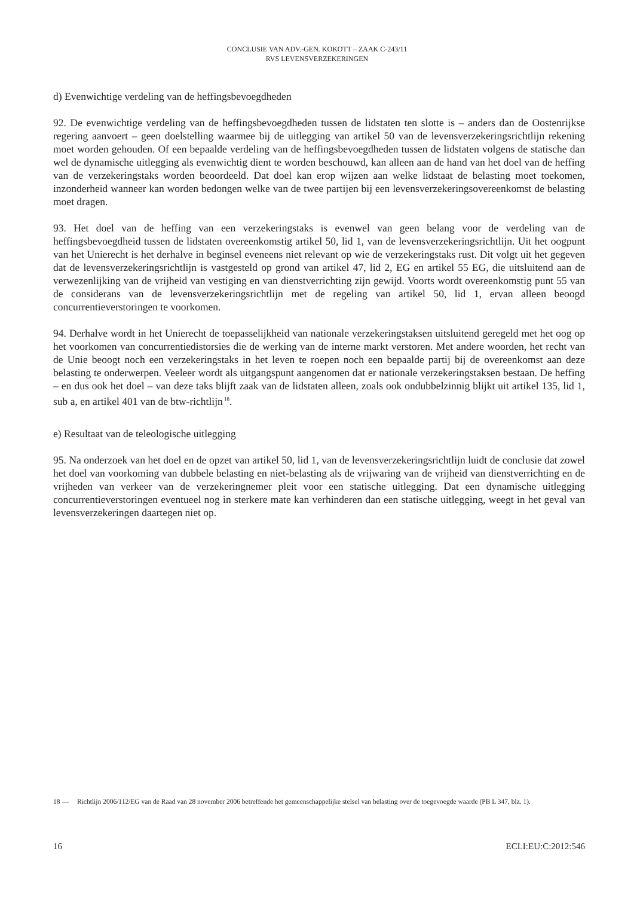CONCLUSIE VAN ADV.-GEN. KOKOTT – ZAAK C-243/11
RVS LEVENSVERZEKERINGEN
d) Evenwichtige verdeling van de heffingsbevoegdheden
92. De evenwichtige verdeling van de heffingsbevoegdheden tussen de lidstaten ten slotte is – anders dan de Oostenrijkse regering aanvoert – geen doelstelling waarmee bij de uitlegging van artikel 50 van de levensverzekeringsrichtlijn rekening moet worden gehouden. Of een bepaalde verdeling van de heffingsbevoegdheden tussen de lidstaten volgens de statische dan wel de dynamische uitlegging als evenwichtig dient te worden beschouwd, kan alleen aan de hand van het doel van de heffing van de verzekeringstaks worden beoordeeld. Dat doel kan erop wijzen aan welke lidstaat de belasting moet toekomen, inzonderheid wanneer kan worden bedongen welke van de twee partijen bij een levensverzekeringsovereenkomst de belasting moet dragen.
93. Het doel van de heffing van een verzekeringstaks is evenwel van geen belang voor de verdeling van de heffingsbevoegdheid tussen de lidstaten overeenkomstig artikel 50, lid 1, van de levensverzekeringsrichtlijn. Uit het oogpunt van het Unierecht is het derhalve in beginsel eveneens niet relevant op wie de verzekeringstaks rust. Dit volgt uit het gegeven dat de levensverzekeringsrichtlijn is vastgesteld op grond van artikel 47, lid 2, EG en artikel 55 EG, die uitsluitend aan de verwezenlijking van de vrijheid van vestiging en van dienstverrichting zijn gewijd. Voorts wordt overeenkomstig punt 55 van de considerans van de levensverzekeringsrichtlijn met de regeling van artikel 50, lid 1, ervan alleen beoogd concurrentieverstoringen te voorkomen.
94. Derhalve wordt in het Unierecht de toepasselijkheid van nationale verzekeringstaksen uitsluitend geregeld met het oog op het voorkomen van concurrentiedistorsies die de werking van de interne markt verstoren. Met andere woorden, het recht van de Unie beoogt noch een verzekeringstaks in het leven te roepen noch een bepaalde partij bij de overeenkomst aan deze belasting te onderwerpen. Veeleer wordt als uitgangspunt aangenomen dat er nationale verzekeringstaksen bestaan. De heffing – en dus ook het doel – van deze taks blijft zaak van de lidstaten alleen, zoals ook ondubbelzinnig blijkt uit artikel 135, lid 1, sub a, en artikel 401 van de btw-richtlijn<sup>18</sup>.
e) Resultaat van de teleologische uitlegging
95. Na onderzoek van het doel en de opzet van artikel 50, lid 1, van de levensverzekeringsrichtlijn luidt de conclusie dat zowel het doel van voorkoming van dubbele belasting en niet-belasting als de vrijwaring van de vrijheid van dienstverrichting en de vrijheden van verkeer van de verzekeringnemer pleit voor een statische uitlegging. Dat een dynamische uitlegging concurrentieverstoringen eventueel nog in sterkere mate kan verhinderen dan een statische uitlegging, weegt in het geval van levensverzekeringen daartegen niet op.
18 — Richtlijn 2006/112/EG van de Raad van 28 november 2006 betreffende het gemeenschappelijke stelsel van belasting over de toegevoegde waarde (PB L 347, blz. 1).
16 ECLI:EU:C:2012:546